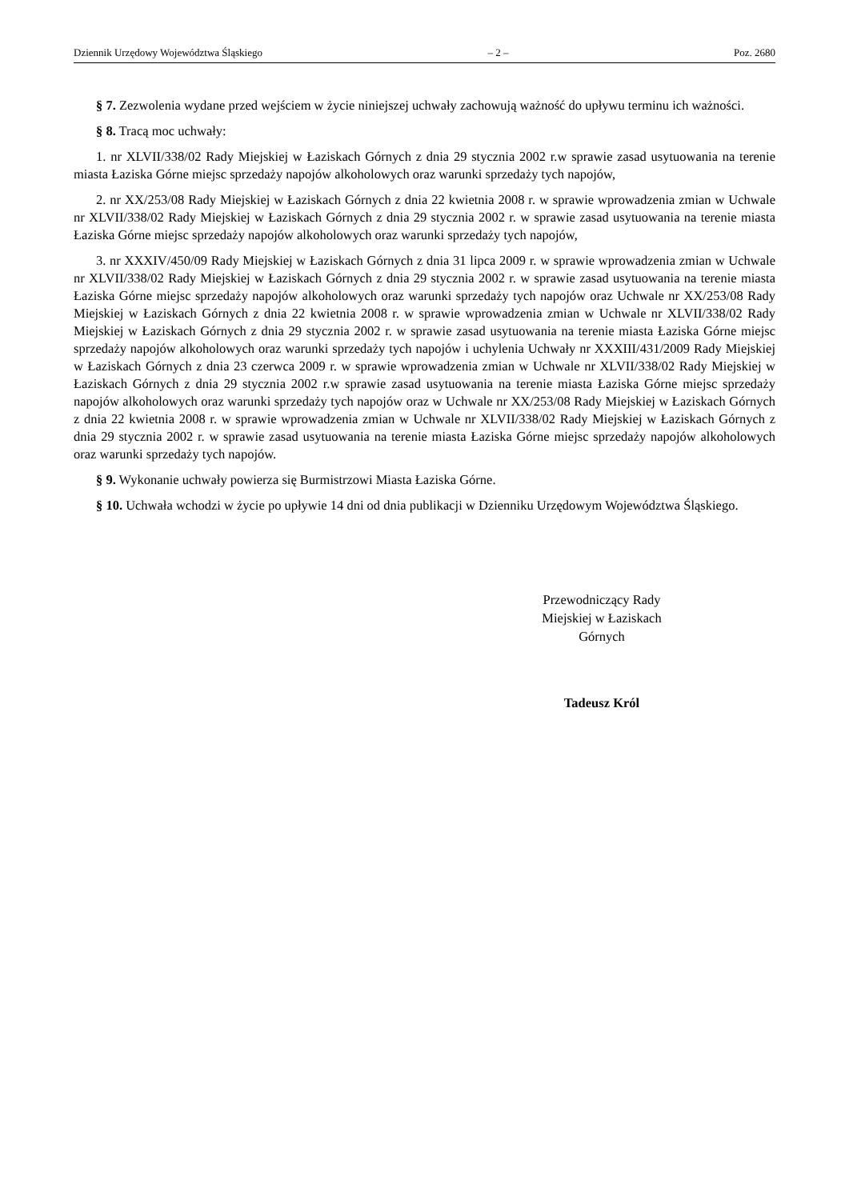Dziennik Urzędowy Województwa Śląskiego – 2 – Poz. 2680
§ 7. Zezwolenia wydane przed wejściem w życie niniejszej uchwały zachowują ważność do upływu terminu ich ważności.
§ 8. Tracą moc uchwały:
1. nr XLVII/338/02 Rady Miejskiej w Łaziskach Górnych z dnia 29 stycznia 2002 r.w sprawie zasad usytuowania na terenie miasta Łaziska Górne miejsc sprzedaży napojów alkoholowych oraz warunki sprzedaży tych napojów,
2. nr XX/253/08 Rady Miejskiej w Łaziskach Górnych z dnia 22 kwietnia 2008 r. w sprawie wprowadzenia zmian w Uchwale nr XLVII/338/02 Rady Miejskiej w Łaziskach Górnych z dnia 29 stycznia 2002 r. w sprawie zasad usytuowania na terenie miasta Łaziska Górne miejsc sprzedaży napojów alkoholowych oraz warunki sprzedaży tych napojów,
3. nr XXXIV/450/09 Rady Miejskiej w Łaziskach Górnych z dnia 31 lipca 2009 r. w sprawie wprowadzenia zmian w Uchwale nr XLVII/338/02 Rady Miejskiej w Łaziskach Górnych z dnia 29 stycznia 2002 r. w sprawie zasad usytuowania na terenie miasta Łaziska Górne miejsc sprzedaży napojów alkoholowych oraz warunki sprzedaży tych napojów oraz Uchwale nr XX/253/08 Rady Miejskiej w Łaziskach Górnych z dnia 22 kwietnia 2008 r. w sprawie wprowadzenia zmian w Uchwale nr XLVII/338/02 Rady Miejskiej w Łaziskach Górnych z dnia 29 stycznia 2002 r. w sprawie zasad usytuowania na terenie miasta Łaziska Górne miejsc sprzedaży napojów alkoholowych oraz warunki sprzedaży tych napojów i uchylenia Uchwały nr XXXIII/431/2009 Rady Miejskiej w Łaziskach Górnych z dnia 23 czerwca 2009 r. w sprawie wprowadzenia zmian w Uchwale nr XLVII/338/02 Rady Miejskiej w Łaziskach Górnych z dnia 29 stycznia 2002 r.w sprawie zasad usytuowania na terenie miasta Łaziska Górne miejsc sprzedaży napojów alkoholowych oraz warunki sprzedaży tych napojów oraz w Uchwale nr XX/253/08 Rady Miejskiej w Łaziskach Górnych z dnia 22 kwietnia 2008 r. w sprawie wprowadzenia zmian w Uchwale nr XLVII/338/02 Rady Miejskiej w Łaziskach Górnych z dnia 29 stycznia 2002 r. w sprawie zasad usytuowania na terenie miasta Łaziska Górne miejsc sprzedaży napojów alkoholowych oraz warunki sprzedaży tych napojów.
§ 9. Wykonanie uchwały powierza się Burmistrzowi Miasta Łaziska Górne.
§ 10. Uchwała wchodzi w życie po upływie 14 dni od dnia publikacji w Dzienniku Urzędowym Województwa Śląskiego.
Przewodniczący Rady
Miejskiej w Łaziskach
Górnych
Tadeusz Król